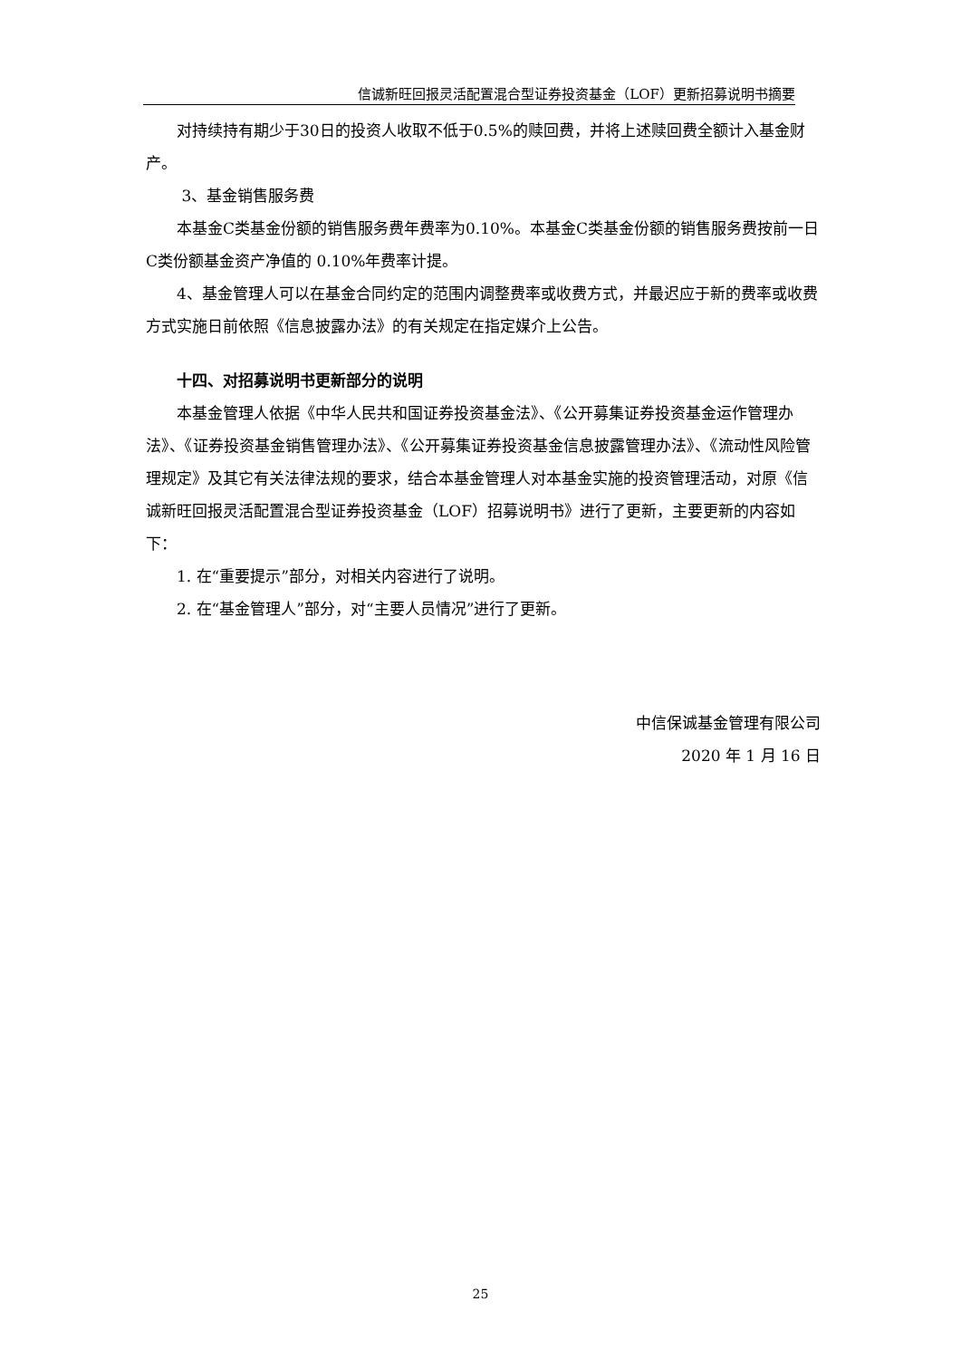信诚新旺回报灵活配置混合型证券投资基金（LOF）更新招募说明书摘要
对持续持有期少于30日的投资人收取不低于0.5%的赎回费，并将上述赎回费全额计入基金财产。
3、基金销售服务费
本基金C类基金份额的销售服务费年费率为0.10%。本基金C类基金份额的销售服务费按前一日C类份额基金资产净值的 0.10%年费率计提。
4、基金管理人可以在基金合同约定的范围内调整费率或收费方式，并最迟应于新的费率或收费方式实施日前依照《信息披露办法》的有关规定在指定媒介上公告。
十四、对招募说明书更新部分的说明
本基金管理人依据《中华人民共和国证券投资基金法》、《公开募集证券投资基金运作管理办法》、《证券投资基金销售管理办法》、《公开募集证券投资基金信息披露管理办法》、《流动性风险管理规定》及其它有关法律法规的要求，结合本基金管理人对本基金实施的投资管理活动，对原《信诚新旺回报灵活配置混合型证券投资基金（LOF）招募说明书》进行了更新，主要更新的内容如下：
1. 在“重要提示”部分，对相关内容进行了说明。
2. 在“基金管理人”部分，对“主要人员情况”进行了更新。
中信保诚基金管理有限公司
2020 年 1 月 16 日
25